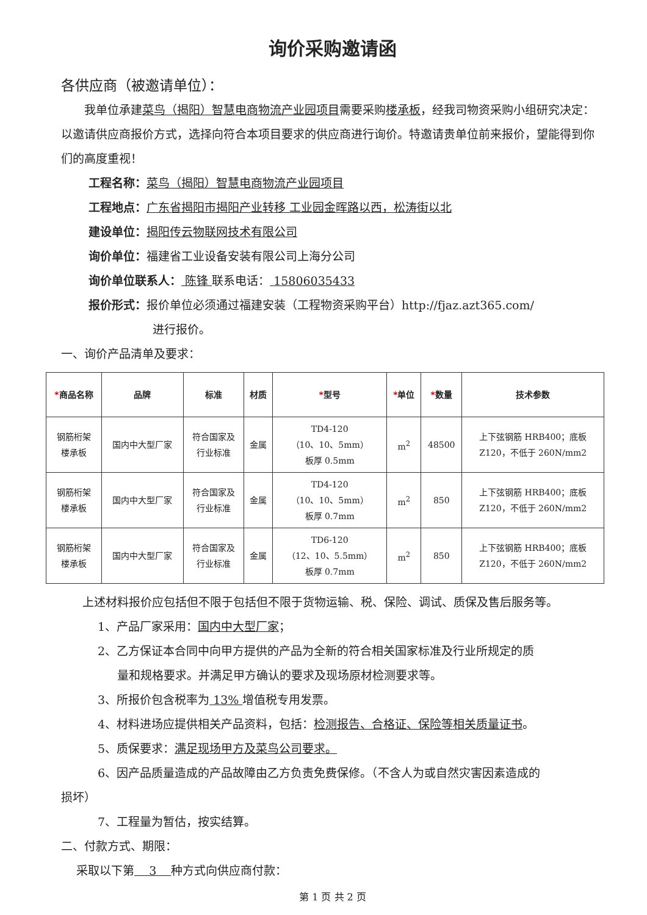询价采购邀请函
各供应商（被邀请单位）：
我单位承建菜鸟（揭阳）智慧电商物流产业园项目需要采购楼承板，经我司物资采购小组研究决定：以邀请供应商报价方式，选择向符合本项目要求的供应商进行询价。特邀请贵单位前来报价，望能得到你们的高度重视！
工程名称：菜鸟（揭阳）智慧电商物流产业园项目
工程地点：广东省揭阳市揭阳产业转移 工业园金晖路以西，松涛街以北
建设单位：揭阳传云物联网技术有限公司
询价单位：福建省工业设备安装有限公司上海分公司
询价单位联系人： 陈锋 联系电话： 15806035433
报价形式：报价单位必须通过福建安装（工程物资采购平台）http://fjaz.azt365.com/
进行报价。
一、询价产品清单及要求：
| * 商品名称 | 品牌 | 标准 | 材质 | * 型号 | * 单位 | * 数量 | 技术参数 |
| --- | --- | --- | --- | --- | --- | --- | --- |
| 钢筋桁架 楼承板 | 国内中大型厂家 | 符合国家及 行业标准 | 金属 | TD4-120 （10、10、5mm） 板厚 0.5mm | m<sup>2</sup> | 48500 | 上下弦钢筋 HRB400；底板 Z120，不低于 260N/mm2 |
| 钢筋桁架 楼承板 | 国内中大型厂家 | 符合国家及 行业标准 | 金属 | TD4-120 （10、10、5mm） 板厚 0.7mm | m<sup>2</sup> | 850 | 上下弦钢筋 HRB400；底板 Z120，不低于 260N/mm2 |
| 钢筋桁架 楼承板 | 国内中大型厂家 | 符合国家及 行业标准 | 金属 | TD6-120 （12、10、5.5mm） 板厚 0.7mm | m<sup>2</sup> | 850 | 上下弦钢筋 HRB400；底板 Z120，不低于 260N/mm2 |
上述材料报价应包括但不限于包括但不限于货物运输、税、保险、调试、质保及售后服务等。
1、产品厂家采用：国内中大型厂家；
2、乙方保证本合同中向甲方提供的产品为全新的符合相关国家标准及行业所规定的质
量和规格要求。并满足甲方确认的要求及现场原材检测要求等。
3、所报价包含税率为 13% 增值税专用发票。
4、材料进场应提供相关产品资料，包括：检测报告、合格证、保险等相关质量证书。
5、质保要求：满足现场甲方及菜鸟公司要求。
6、因产品质量造成的产品故障由乙方负责免费保修。（不含人为或自然灾害因素造成的
损坏）
7、工程量为暂估，按实结算。
二、付款方式、期限：
采取以下第 3 种方式向供应商付款：
第 1 页 共 2 页